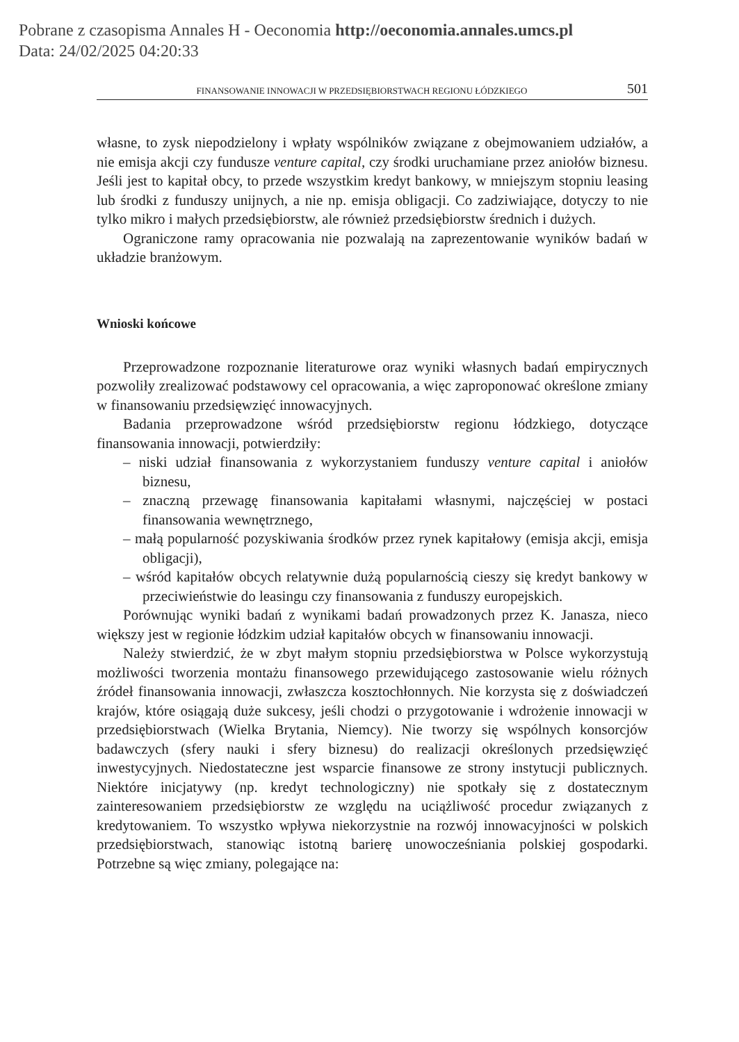Pobrane z czasopisma Annales H - Oeconomia http://oeconomia.annales.umcs.pl
Data: 24/02/2025 04:20:33
FINANSOWANIE INNOWACJI W PRZEDSIĘBIORSTWACH REGIONU ŁÓDZKIEGO 501
własne, to zysk niepodzielony i wpłaty wspólników związane z obejmowaniem udziałów, a nie emisja akcji czy fundusze venture capital, czy środki uruchamiane przez aniołów biznesu. Jeśli jest to kapitał obcy, to przede wszystkim kredyt bankowy, w mniejszym stopniu leasing lub środki z funduszy unijnych, a nie np. emisja obligacji. Co zadziwiające, dotyczy to nie tylko mikro i małych przedsiębiorstw, ale również przedsiębiorstw średnich i dużych.
Ograniczone ramy opracowania nie pozwalają na zaprezentowanie wyników badań w układzie branżowym.
Wnioski końcowe
Przeprowadzone rozpoznanie literaturowe oraz wyniki własnych badań empirycznych pozwoliły zrealizować podstawowy cel opracowania, a więc zaproponować określone zmiany w finansowaniu przedsięwzięć innowacyjnych.
Badania przeprowadzone wśród przedsiębiorstw regionu łódzkiego, dotyczące finansowania innowacji, potwierdziły:
– niski udział finansowania z wykorzystaniem funduszy venture capital i aniołów biznesu,
– znaczną przewagę finansowania kapitałami własnymi, najczęściej w postaci finansowania wewnętrznego,
– małą popularność pozyskiwania środków przez rynek kapitałowy (emisja akcji, emisja obligacji),
– wśród kapitałów obcych relatywnie dużą popularnością cieszy się kredyt bankowy w przeciwieństwie do leasingu czy finansowania z funduszy europejskich.
Porównując wyniki badań z wynikami badań prowadzonych przez K. Janasza, nieco większy jest w regionie łódzkim udział kapitałów obcych w finansowaniu innowacji.
Należy stwierdzić, że w zbyt małym stopniu przedsiębiorstwa w Polsce wykorzystują możliwości tworzenia montażu finansowego przewidującego zastosowanie wielu różnych źródeł finansowania innowacji, zwłaszcza kosztochłonnych. Nie korzysta się z doświadczeń krajów, które osiągają duże sukcesy, jeśli chodzi o przygotowanie i wdrożenie innowacji w przedsiębiorstwach (Wielka Brytania, Niemcy). Nie tworzy się wspólnych konsorcjów badawczych (sfery nauki i sfery biznesu) do realizacji określonych przedsięwzięć inwestycyjnych. Niedostateczne jest wsparcie finansowe ze strony instytucji publicznych. Niektóre inicjatywy (np. kredyt technologiczny) nie spotkały się z dostatecznym zainteresowaniem przedsiębiorstw ze względu na uciążliwość procedur związanych z kredytowaniem. To wszystko wpływa niekorzystnie na rozwój innowacyjności w polskich przedsiębiorstwach, stanowiąc istotną barierę unowocześniania polskiej gospodarki. Potrzebne są więc zmiany, polegające na: